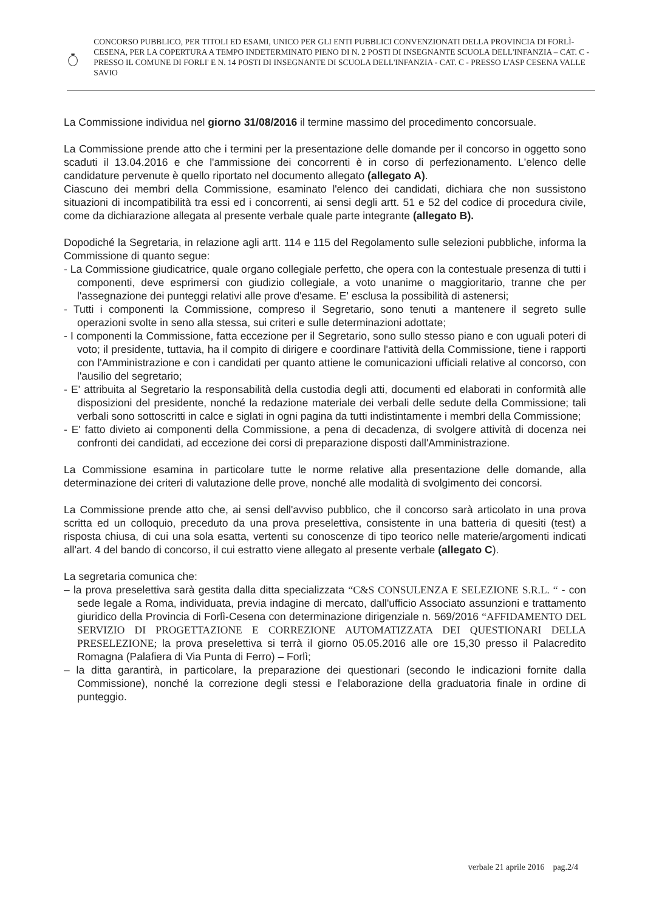CONCORSO PUBBLICO, PER TITOLI ED ESAMI, UNICO PER GLI ENTI PUBBLICI CONVENZIONATI DELLA PROVINCIA DI FORLÌ-CESENA, PER LA COPERTURA A TEMPO INDETERMINATO PIENO DI N. 2 POSTI DI INSEGNANTE SCUOLA DELL'INFANZIA – CAT. C - PRESSO IL COMUNE DI FORLI' E N. 14 POSTI DI INSEGNANTE DI SCUOLA DELL'INFANZIA - CAT. C - PRESSO L'ASP CESENA VALLE SAVIO
La Commissione individua nel giorno 31/08/2016 il termine massimo del procedimento concorsuale.
La Commissione prende atto che i termini per la presentazione delle domande per il concorso in oggetto sono scaduti il 13.04.2016 e che l'ammissione dei concorrenti è in corso di perfezionamento. L'elenco delle candidature pervenute è quello riportato nel documento allegato (allegato A).
Ciascuno dei membri della Commissione, esaminato l'elenco dei candidati, dichiara che non sussistono situazioni di incompatibilità tra essi ed i concorrenti, ai sensi degli artt. 51 e 52 del codice di procedura civile, come da dichiarazione allegata al presente verbale quale parte integrante (allegato B).
Dopodiché la Segretaria, in relazione agli artt. 114 e 115 del Regolamento sulle selezioni pubbliche, informa la Commissione di quanto segue:
- La Commissione giudicatrice, quale organo collegiale perfetto, che opera con la contestuale presenza di tutti i componenti, deve esprimersi con giudizio collegiale, a voto unanime o maggioritario, tranne che per l'assegnazione dei punteggi relativi alle prove d'esame. E' esclusa la possibilità di astenersi;
- Tutti i componenti la Commissione, compreso il Segretario, sono tenuti a mantenere il segreto sulle operazioni svolte in seno alla stessa, sui criteri e sulle determinazioni adottate;
- I componenti la Commissione, fatta eccezione per il Segretario, sono sullo stesso piano e con uguali poteri di voto; il presidente, tuttavia, ha il compito di dirigere e coordinare l'attività della Commissione, tiene i rapporti con l'Amministrazione e con i candidati per quanto attiene le comunicazioni ufficiali relative al concorso, con l'ausilio del segretario;
- E' attribuita al Segretario la responsabilità della custodia degli atti, documenti ed elaborati in conformità alle disposizioni del presidente, nonché la redazione materiale dei verbali delle sedute della Commissione; tali verbali sono sottoscritti in calce e siglati in ogni pagina da tutti indistintamente i membri della Commissione;
- E' fatto divieto ai componenti della Commissione, a pena di decadenza, di svolgere attività di docenza nei confronti dei candidati, ad eccezione dei corsi di preparazione disposti dall'Amministrazione.
La Commissione esamina in particolare tutte le norme relative alla presentazione delle domande, alla determinazione dei criteri di valutazione delle prove, nonché alle modalità di svolgimento dei concorsi.
La Commissione prende atto che, ai sensi dell'avviso pubblico, che il concorso sarà articolato in una prova scritta ed un colloquio, preceduto da una prova preselettiva, consistente in una batteria di quesiti (test) a risposta chiusa, di cui una sola esatta, vertenti su conoscenze di tipo teorico nelle materie/argomenti indicati all'art. 4 del bando di concorso, il cui estratto viene allegato al presente verbale (allegato C).
La segretaria comunica che:
– la prova preselettiva sarà gestita dalla ditta specializzata “C&S CONSULENZA E SELEZIONE S.R.L. “ - con sede legale a Roma, individuata, previa indagine di mercato, dall'ufficio Associato assunzioni e trattamento giuridico della Provincia di Forlì-Cesena con determinazione dirigenziale n. 569/2016 “AFFIDAMENTO DEL SERVIZIO DI PROGETTAZIONE E CORREZIONE AUTOMATIZZATA DEI QUESTIONARI DELLA PRESELEZIONE; la prova preselettiva si terrà il giorno 05.05.2016 alle ore 15,30 presso il Palacredito Romagna (Palafiera di Via Punta di Ferro) – Forlì;
– la ditta garantirà, in particolare, la preparazione dei questionari (secondo le indicazioni fornite dalla Commissione), nonché la correzione degli stessi e l'elaborazione della graduatoria finale in ordine di punteggio.
verbale 21 aprile 2016 pag.2/4